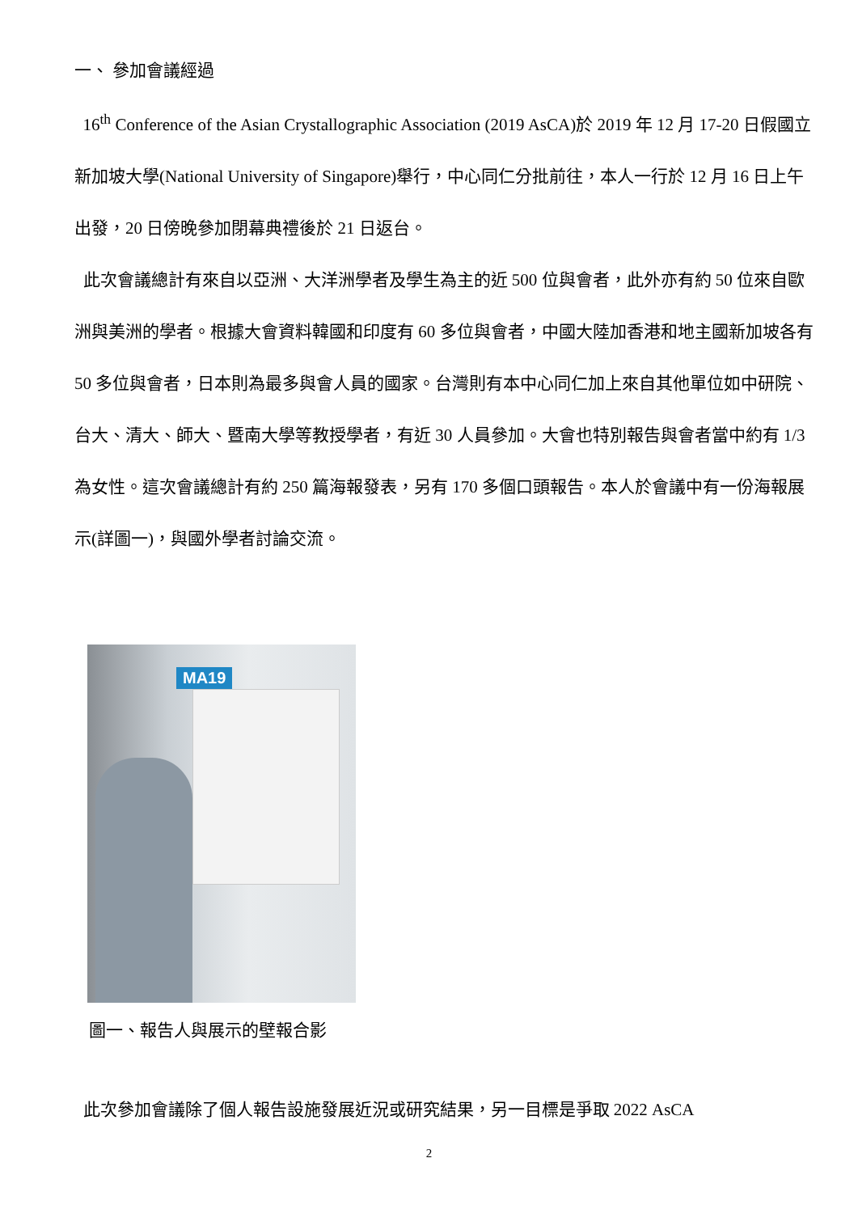一、 參加會議經過
16<sup>th</sup> Conference of the Asian Crystallographic Association (2019 AsCA)於 2019 年 12 月 17-20 日假國立新加坡大學(National University of Singapore)舉行，中心同仁分批前往，本人一行於 12 月 16 日上午出發，20 日傍晚參加閉幕典禮後於 21 日返台。
此次會議總計有來自以亞洲、大洋洲學者及學生為主的近 500 位與會者，此外亦有約 50 位來自歐洲與美洲的學者。根據大會資料韓國和印度有 60 多位與會者，中國大陸加香港和地主國新加坡各有 50 多位與會者，日本則為最多與會人員的國家。台灣則有本中心同仁加上來自其他單位如中研院、台大、清大、師大、暨南大學等教授學者，有近 30 人員參加。大會也特別報告與會者當中約有 1/3 為女性。這次會議總計有約 250 篇海報發表，另有 170 多個口頭報告。本人於會議中有一份海報展示(詳圖一)，與國外學者討論交流。
MA19
圖一、報告人與展示的壁報合影
此次參加會議除了個人報告設施發展近況或研究結果，另一目標是爭取 2022 AsCA
2